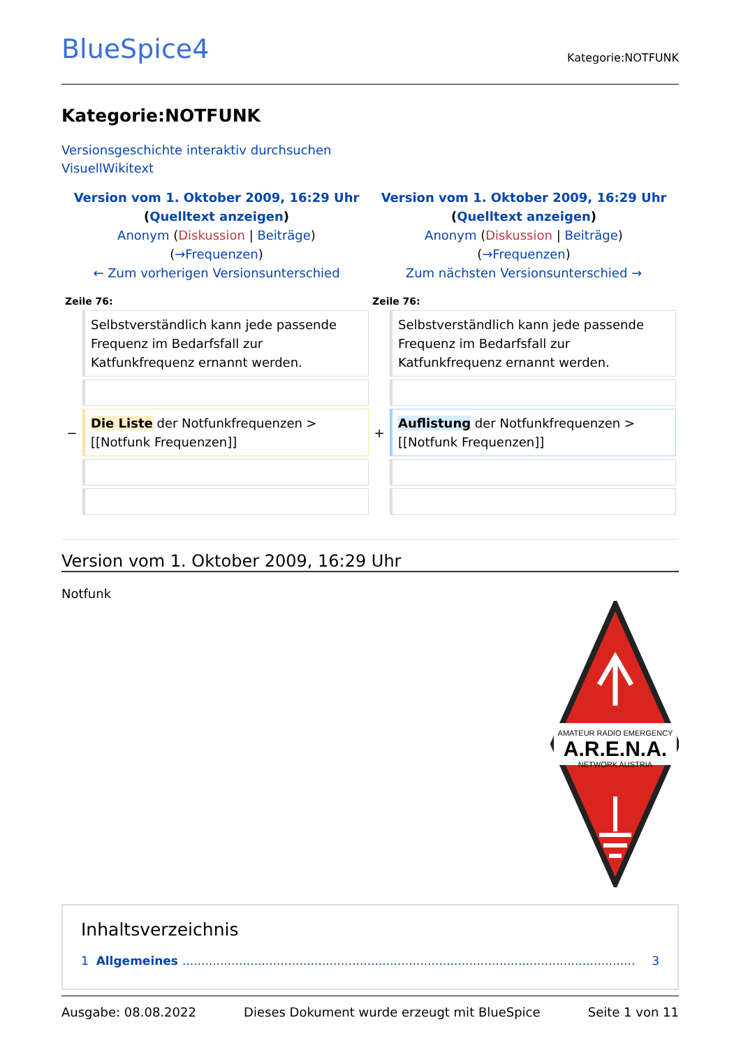BlueSpice4
Kategorie:NOTFUNK
Kategorie:NOTFUNK
Versionsgeschichte interaktiv durchsuchen
VisuellWikitext
| Version vom 1. Oktober 2009, 16:29 Uhr ( Quelltext anzeigen ) Anonym ( Diskussion / Beiträge ) ( →Frequenzen ) ← Zum vorherigen Versionsunterschied | | Version vom 1. Oktober 2009, 16:29 Uhr ( Quelltext anzeigen ) Anonym ( Diskussion / Beiträge ) ( →Frequenzen ) Zum nächsten Versionsunterschied → | |
| --- | --- | --- | --- |
| Zeile 76: | | Zeile 76: | |
| | Selbstverständlich kann jede passende Frequenz im Bedarfsfall zur Katfunkfrequenz ernannt werden. | | Selbstverständlich kann jede passende Frequenz im Bedarfsfall zur Katfunkfrequenz ernannt werden. |
| − | Die Liste der Notfunkfrequenzen > [[Notfunk Frequenzen]] | + | Auflistung der Notfunkfrequenzen > [[Notfunk Frequenzen]] |
Version vom 1. Oktober 2009, 16:29 Uhr
Notfunk
AMATEUR RADIO EMERGENCY
A.R.E.N.A.
NETWORK AUSTRIA
Inhaltsverzeichnis
1 Allgemeines........................................................................................................................ 3
Ausgabe: 08.08.2022 Dieses Dokument wurde erzeugt mit BlueSpice Seite 1 von 11